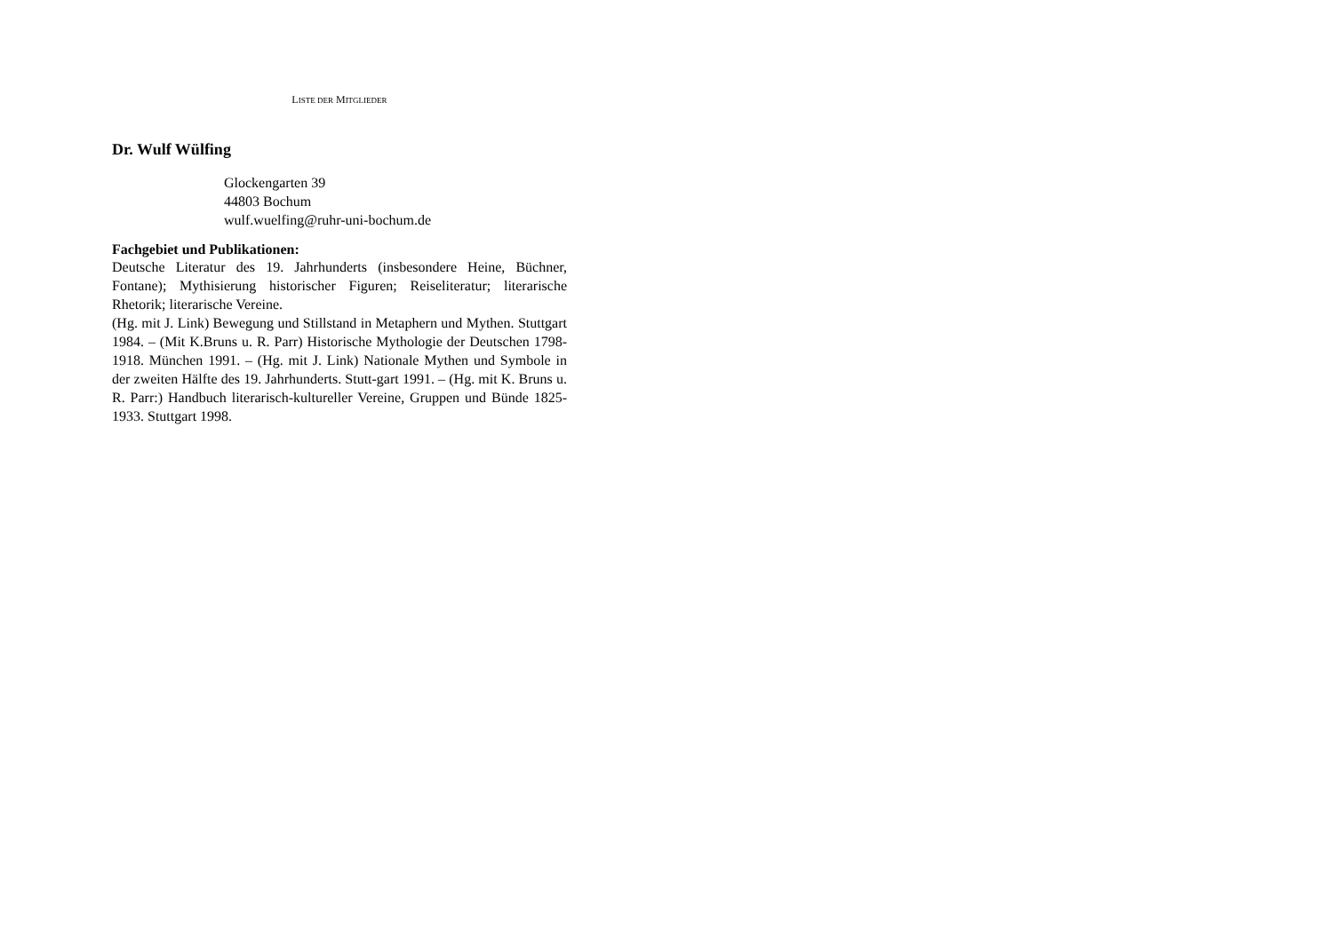LISTE DER MITGLIEDER
Dr. Wulf Wülfing
Glockengarten 39
44803 Bochum
wulf.wuelfing@ruhr-uni-bochum.de
Fachgebiet und Publikationen:
Deutsche Literatur des 19. Jahrhunderts (insbesondere Heine, Büchner, Fontane); Mythisierung historischer Figuren; Reiseliteratur; literarische Rhetorik; literarische Vereine.
(Hg. mit J. Link) Bewegung und Stillstand in Metaphern und Mythen. Stuttgart 1984. – (Mit K.Bruns u. R. Parr) Historische Mythologie der Deutschen 1798-1918. München 1991. – (Hg. mit J. Link) Nationale Mythen und Symbole in der zweiten Hälfte des 19. Jahrhunderts. Stutt-gart 1991. – (Hg. mit K. Bruns u. R. Parr:) Handbuch literarisch-kultureller Vereine, Gruppen und Bünde 1825-1933. Stuttgart 1998.